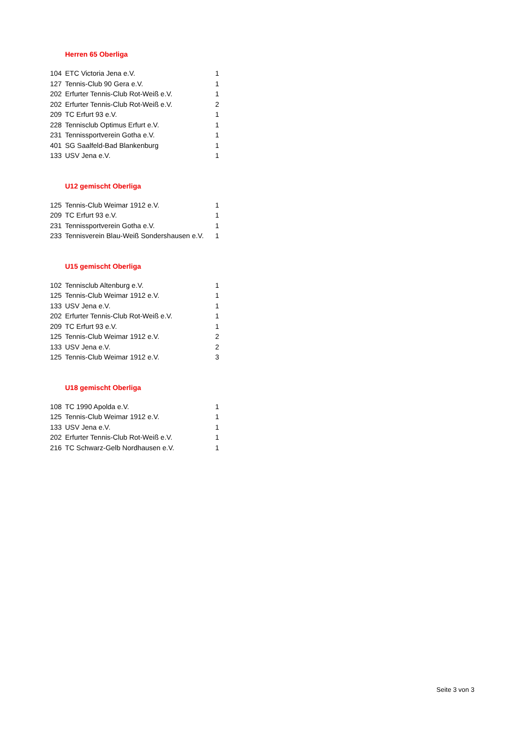Herren 65 Oberliga
| 104 | ETC Victoria Jena e.V. | 1 |
| 127 | Tennis-Club 90 Gera e.V. | 1 |
| 202 | Erfurter Tennis-Club Rot-Weiß e.V. | 1 |
| 202 | Erfurter Tennis-Club Rot-Weiß e.V. | 2 |
| 209 | TC Erfurt 93 e.V. | 1 |
| 228 | Tennisclub Optimus Erfurt e.V. | 1 |
| 231 | Tennissportverein Gotha e.V. | 1 |
| 401 | SG Saalfeld-Bad Blankenburg | 1 |
| 133 | USV Jena e.V. | 1 |
U12 gemischt Oberliga
| 125 | Tennis-Club Weimar 1912 e.V. | 1 |
| 209 | TC Erfurt 93 e.V. | 1 |
| 231 | Tennissportverein Gotha e.V. | 1 |
| 233 | Tennisverein Blau-Weiß Sondershausen e.V. | 1 |
U15 gemischt Oberliga
| 102 | Tennisclub Altenburg e.V. | 1 |
| 125 | Tennis-Club Weimar 1912 e.V. | 1 |
| 133 | USV Jena e.V. | 1 |
| 202 | Erfurter Tennis-Club Rot-Weiß e.V. | 1 |
| 209 | TC Erfurt 93 e.V. | 1 |
| 125 | Tennis-Club Weimar 1912 e.V. | 2 |
| 133 | USV Jena e.V. | 2 |
| 125 | Tennis-Club Weimar 1912 e.V. | 3 |
U18 gemischt Oberliga
| 108 | TC 1990 Apolda e.V. | 1 |
| 125 | Tennis-Club Weimar 1912 e.V. | 1 |
| 133 | USV Jena e.V. | 1 |
| 202 | Erfurter Tennis-Club Rot-Weiß e.V. | 1 |
| 216 | TC Schwarz-Gelb Nordhausen e.V. | 1 |
Seite 3 von 3